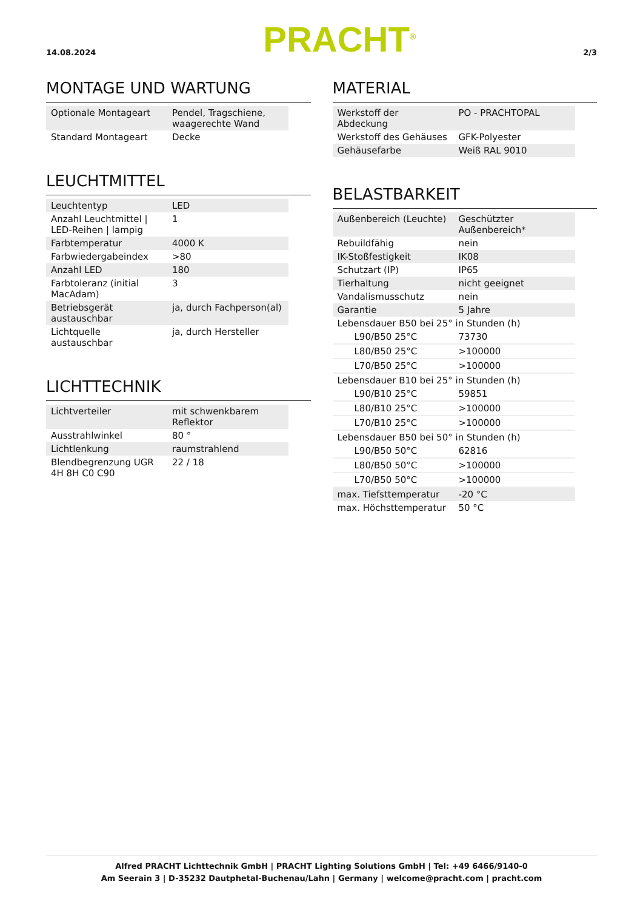14.08.2024
PRACHT<sup>®</sup>
2/3
MONTAGE UND WARTUNG
| Optionale Montageart | Pendel, Tragschiene, waagerechte Wand |
| Standard Montageart | Decke |
LEUCHTMITTEL
| Leuchtentyp | LED |
| Anzahl Leuchtmittel / LED-Reihen / lampig | 1 |
| Farbtemperatur | 4000 K |
| Farbwiedergabeindex | >80 |
| Anzahl LED | 180 |
| Farbtoleranz (initial MacAdam) | 3 |
| Betriebsgerät austauschbar | ja, durch Fachperson(al) |
| Lichtquelle austauschbar | ja, durch Hersteller |
LICHTTECHNIK
| Lichtverteiler | mit schwenkbarem Reflektor |
| Ausstrahlwinkel | 80 ° |
| Lichtlenkung | raumstrahlend |
| Blendbegrenzung UGR 4H 8H C0 C90 | 22 / 18 |
MATERIAL
| Werkstoff der Abdeckung | PO - PRACHTOPAL |
| Werkstoff des Gehäuses | GFK-Polyester |
| Gehäusefarbe | Weiß RAL 9010 |
BELASTBARKEIT
| Außenbereich (Leuchte) | Geschützter Außenbereich* |
| Rebuildfähig | nein |
| IK-Stoßfestigkeit | IK08 |
| Schutzart (IP) | IP65 |
| Tierhaltung | nicht geeignet |
| Vandalismusschutz | nein |
| Garantie | 5 Jahre |
| Lebensdauer B50 bei 25° in Stunden (h) | |
| L90/B50 25°C | 73730 |
| L80/B50 25°C | >100000 |
| L70/B50 25°C | >100000 |
| Lebensdauer B10 bei 25° in Stunden (h) | |
| L90/B10 25°C | 59851 |
| L80/B10 25°C | >100000 |
| L70/B10 25°C | >100000 |
| Lebensdauer B50 bei 50° in Stunden (h) | |
| L90/B50 50°C | 62816 |
| L80/B50 50°C | >100000 |
| L70/B50 50°C | >100000 |
| max. Tiefsttemperatur | -20 °C |
| max. Höchsttemperatur | 50 °C |
Alfred PRACHT Lichttechnik GmbH | PRACHT Lighting Solutions GmbH | Tel: +49 6466/9140-0
Am Seerain 3 | D-35232 Dautphetal-Buchenau/Lahn | Germany | welcome@pracht.com | pracht.com